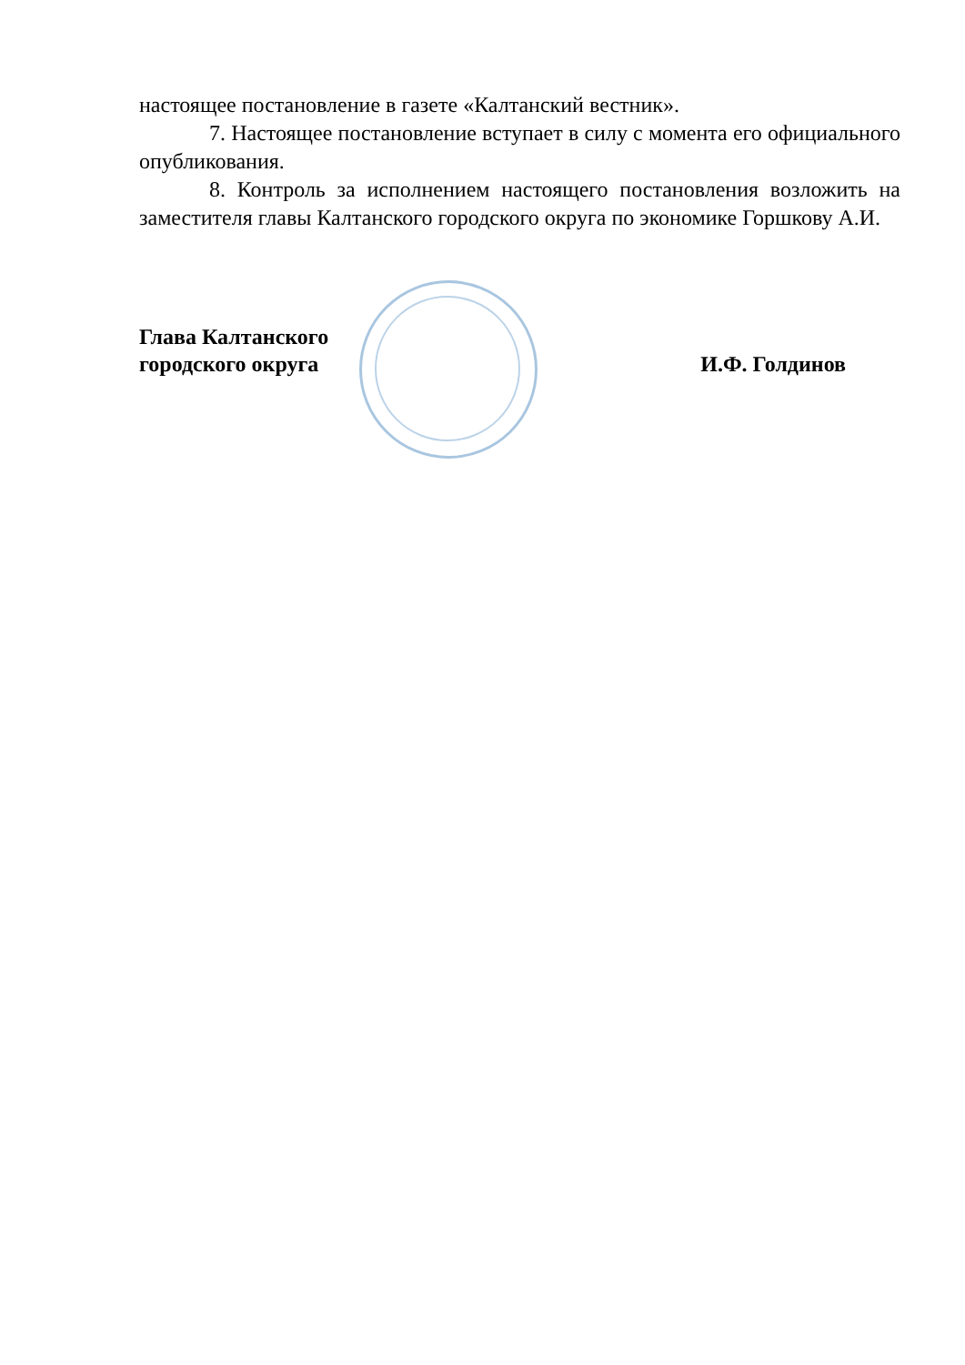настоящее постановление в газете «Калтанский вестник».
7. Настоящее постановление вступает в силу с момента его официального опубликования.
8. Контроль за исполнением настоящего постановления возложить на заместителя главы Калтанского городского округа по экономике Горшкову А.И.
Глава Калтанского
городского округа
И.Ф. Голдинов